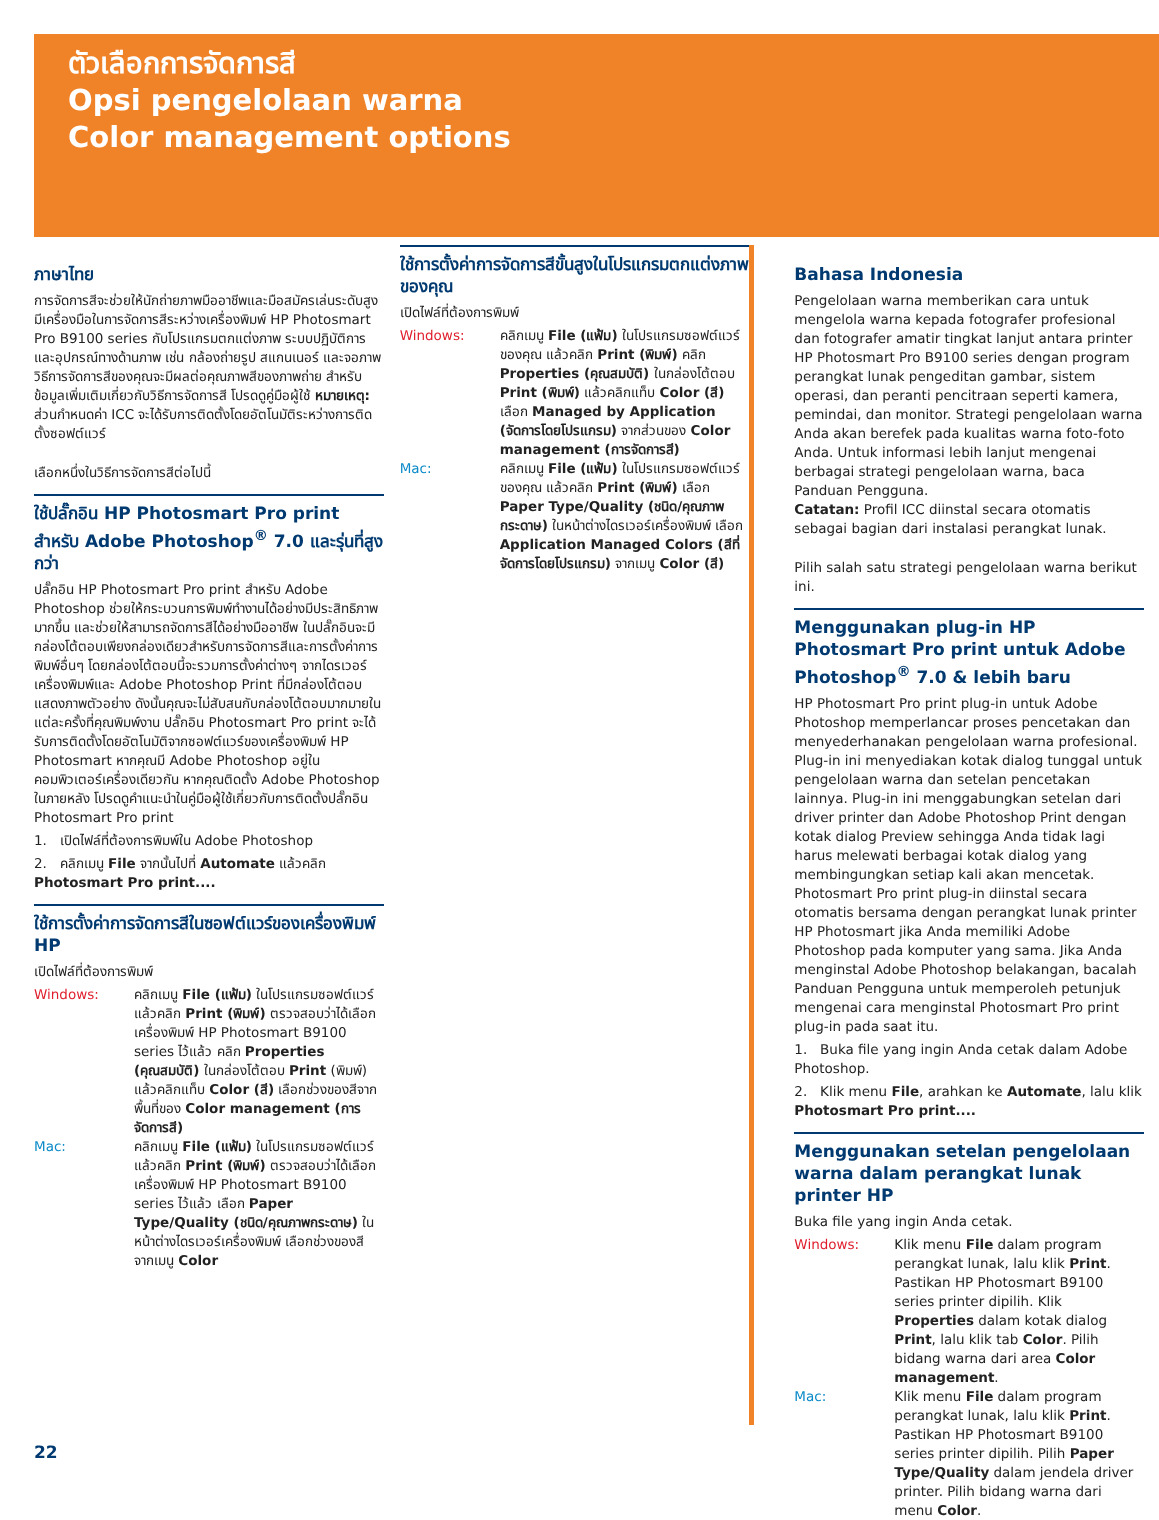ตัวเลือกการจัดการสี
Opsi pengelolaan warna
Color management options
ภาษาไทย
การจัดการสีจะช่วยให้นักถ่ายภาพมืออาชีพและมือสมัครเล่นระดับสูงมีเครื่องมือในการจัดการสีระหว่างเครื่องพิมพ์ HP Photosmart Pro B9100 series กับโปรแกรมตกแต่งภาพ ระบบปฏิบัติการ และอุปกรณ์ทางด้านภาพ เช่น กล้องถ่ายรูป สแกนเนอร์ และจอภาพ วิธีการจัดการสีของคุณจะมีผลต่อคุณภาพสีของภาพถ่าย สำหรับข้อมูลเพิ่มเติมเกี่ยวกับวิธีการจัดการสี โปรดดูคู่มือผู้ใช้ หมายเหตุ: ส่วนกำหนดค่า ICC จะได้รับการติดตั้งโดยอัตโนมัติระหว่างการติดตั้งซอฟต์แวร์
เลือกหนึ่งในวิธีการจัดการสีต่อไปนี้
ใช้ปลั๊กอิน HP Photosmart Pro print สำหรับ Adobe Photoshop<sup>®</sup> 7.0 และรุ่นที่สูงกว่า
ปลั๊กอิน HP Photosmart Pro print สำหรับ Adobe Photoshop ช่วยให้กระบวนการพิมพ์ทำงานได้อย่างมีประสิทธิภาพมากขึ้น และช่วยให้สามารถจัดการสีได้อย่างมืออาชีพ ในปลั๊กอินจะมีกล่องโต้ตอบเพียงกล่องเดียวสำหรับการจัดการสีและการตั้งค่าการพิมพ์อื่นๆ โดยกล่องโต้ตอบนี้จะรวมการตั้งค่าต่างๆ จากไดรเวอร์เครื่องพิมพ์และ Adobe Photoshop Print ที่มีกล่องโต้ตอบแสดงภาพตัวอย่าง ดังนั้นคุณจะไม่สับสนกับกล่องโต้ตอบมากมายในแต่ละครั้งที่คุณพิมพ์งาน ปลั๊กอิน Photosmart Pro print จะได้รับการติดตั้งโดยอัตโนมัติจากซอฟต์แวร์ของเครื่องพิมพ์ HP Photosmart หากคุณมี Adobe Photoshop อยู่ในคอมพิวเตอร์เครื่องเดียวกัน หากคุณติดตั้ง Adobe Photoshop ในภายหลัง โปรดดูคำแนะนำในคู่มือผู้ใช้เกี่ยวกับการติดตั้งปลั๊กอิน Photosmart Pro print
1. เปิดไฟล์ที่ต้องการพิมพ์ใน Adobe Photoshop
2. คลิกเมนู File จากนั้นไปที่ Automate แล้วคลิก Photosmart Pro print....
ใช้การตั้งค่าการจัดการสีในซอฟต์แวร์ของเครื่องพิมพ์ HP
เปิดไฟล์ที่ต้องการพิมพ์
Windows: คลิกเมนู File (แฟ้ม) ในโปรแกรมซอฟต์แวร์ แล้วคลิก Print (พิมพ์) ตรวจสอบว่าได้เลือกเครื่องพิมพ์ HP Photosmart B9100 series ไว้แล้ว คลิก Properties (คุณสมบัติ) ในกล่องโต้ตอบ Print (พิมพ์) แล้วคลิกแท็บ Color (สี) เลือกช่วงของสีจากพื้นที่ของ Color management (การจัดการสี)
Mac: คลิกเมนู File (แฟ้ม) ในโปรแกรมซอฟต์แวร์ แล้วคลิก Print (พิมพ์) ตรวจสอบว่าได้เลือกเครื่องพิมพ์ HP Photosmart B9100 series ไว้แล้ว เลือก Paper Type/Quality (ชนิด/คุณภาพกระดาษ) ในหน้าต่างไดรเวอร์เครื่องพิมพ์ เลือกช่วงของสีจากเมนู Color
ใช้การตั้งค่าการจัดการสีขั้นสูงในโปรแกรมตกแต่งภาพของคุณ
เปิดไฟล์ที่ต้องการพิมพ์
Windows: คลิกเมนู File (แฟ้ม) ในโปรแกรมซอฟต์แวร์ของคุณ แล้วคลิก Print (พิมพ์) คลิก Properties (คุณสมบัติ) ในกล่องโต้ตอบ Print (พิมพ์) แล้วคลิกแท็บ Color (สี) เลือก Managed by Application (จัดการโดยโปรแกรม) จากส่วนของ Color management (การจัดการสี)
Mac: คลิกเมนู File (แฟ้ม) ในโปรแกรมซอฟต์แวร์ของคุณ แล้วคลิก Print (พิมพ์) เลือก Paper Type/Quality (ชนิด/คุณภาพกระดาษ) ในหน้าต่างไดรเวอร์เครื่องพิมพ์ เลือก Application Managed Colors (สีที่จัดการโดยโปรแกรม) จากเมนู Color (สี)
Bahasa Indonesia
Pengelolaan warna memberikan cara untuk mengelola warna kepada fotografer profesional dan fotografer amatir tingkat lanjut antara printer HP Photosmart Pro B9100 series dengan program perangkat lunak pengeditan gambar, sistem operasi, dan peranti pencitraan seperti kamera, pemindai, dan monitor. Strategi pengelolaan warna Anda akan berefek pada kualitas warna foto-foto Anda. Untuk informasi lebih lanjut mengenai berbagai strategi pengelolaan warna, baca Panduan Pengguna.
Catatan: Profil ICC diinstal secara otomatis sebagai bagian dari instalasi perangkat lunak.
Pilih salah satu strategi pengelolaan warna berikut ini.
Menggunakan plug-in HP Photosmart Pro print untuk Adobe Photoshop<sup>®</sup> 7.0 & lebih baru
HP Photosmart Pro print plug-in untuk Adobe Photoshop memperlancar proses pencetakan dan menyederhanakan pengelolaan warna profesional. Plug-in ini menyediakan kotak dialog tunggal untuk pengelolaan warna dan setelan pencetakan lainnya. Plug-in ini menggabungkan setelan dari driver printer dan Adobe Photoshop Print dengan kotak dialog Preview sehingga Anda tidak lagi harus melewati berbagai kotak dialog yang membingungkan setiap kali akan mencetak. Photosmart Pro print plug-in diinstal secara otomatis bersama dengan perangkat lunak printer HP Photosmart jika Anda memiliki Adobe Photoshop pada komputer yang sama. Jika Anda menginstal Adobe Photoshop belakangan, bacalah Panduan Pengguna untuk memperoleh petunjuk mengenai cara menginstal Photosmart Pro print plug-in pada saat itu.
1. Buka file yang ingin Anda cetak dalam Adobe Photoshop.
2. Klik menu File, arahkan ke Automate, lalu klik Photosmart Pro print....
Menggunakan setelan pengelolaan warna dalam perangkat lunak printer HP
Buka file yang ingin Anda cetak.
Windows: Klik menu File dalam program perangkat lunak, lalu klik Print. Pastikan HP Photosmart B9100 series printer dipilih. Klik Properties dalam kotak dialog Print, lalu klik tab Color. Pilih bidang warna dari area Color management.
Mac: Klik menu File dalam program perangkat lunak, lalu klik Print. Pastikan HP Photosmart B9100 series printer dipilih. Pilih Paper Type/Quality dalam jendela driver printer. Pilih bidang warna dari menu Color.
22